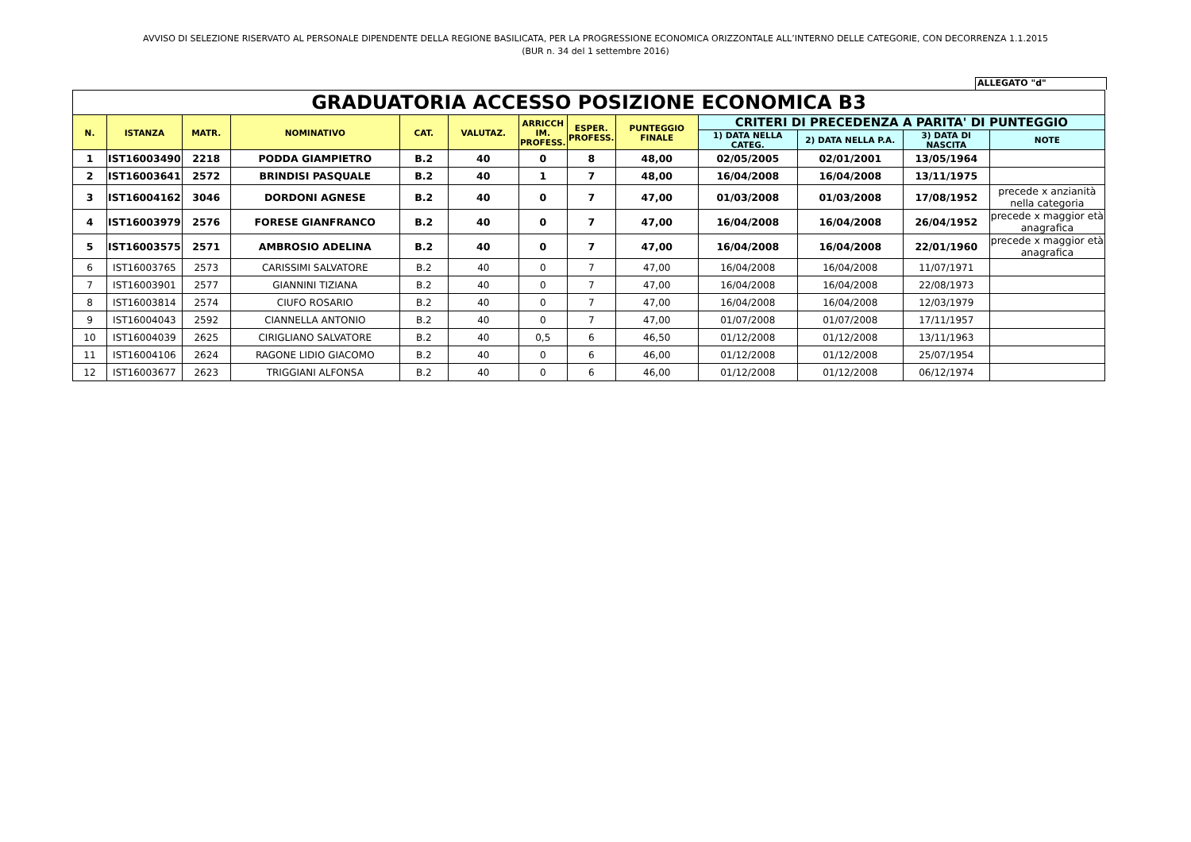AVVISO DI SELEZIONE RISERVATO AL PERSONALE DIPENDENTE DELLA REGIONE BASILICATA, PER LA PROGRESSIONE ECONOMICA ORIZZONTALE ALL’INTERNO DELLE CATEGORIE, CON DECORRENZA 1.1.2015
(BUR n. 34 del 1 settembre 2016)
ALLEGATO "d"
| GRADUATORIA ACCESSO POSIZIONE ECONOMICA B3 | | | | | | | | | | | | |
| N. | ISTANZA | MATR. | NOMINATIVO | CAT. | VALUTAZ. | ARRICCH IM. PROFESS. | ESPER. PROFESS. | PUNTEGGIO FINALE | CRITERI DI PRECEDENZA A PARITA' DI PUNTEGGIO | | | |
| | | | | | | | | | 1) DATA NELLA CATEG. | 2) DATA NELLA P.A. | 3) DATA DI NASCITA | NOTE |
| 1 | IST16003490 | 2218 | PODDA GIAMPIETRO | B.2 | 40 | 0 | 8 | 48,00 | 02/05/2005 | 02/01/2001 | 13/05/1964 | |
| 2 | IST16003641 | 2572 | BRINDISI PASQUALE | B.2 | 40 | 1 | 7 | 48,00 | 16/04/2008 | 16/04/2008 | 13/11/1975 | |
| 3 | IST16004162 | 3046 | DORDONI AGNESE | B.2 | 40 | 0 | 7 | 47,00 | 01/03/2008 | 01/03/2008 | 17/08/1952 | precede x anzianità nella categoria |
| 4 | IST16003979 | 2576 | FORESE GIANFRANCO | B.2 | 40 | 0 | 7 | 47,00 | 16/04/2008 | 16/04/2008 | 26/04/1952 | precede x maggior età anagrafica |
| 5 | IST16003575 | 2571 | AMBROSIO ADELINA | B.2 | 40 | 0 | 7 | 47,00 | 16/04/2008 | 16/04/2008 | 22/01/1960 | precede x maggior età anagrafica |
| 6 | IST16003765 | 2573 | CARISSIMI SALVATORE | B.2 | 40 | 0 | 7 | 47,00 | 16/04/2008 | 16/04/2008 | 11/07/1971 | |
| 7 | IST16003901 | 2577 | GIANNINI TIZIANA | B.2 | 40 | 0 | 7 | 47,00 | 16/04/2008 | 16/04/2008 | 22/08/1973 | |
| 8 | IST16003814 | 2574 | CIUFO ROSARIO | B.2 | 40 | 0 | 7 | 47,00 | 16/04/2008 | 16/04/2008 | 12/03/1979 | |
| 9 | IST16004043 | 2592 | CIANNELLA ANTONIO | B.2 | 40 | 0 | 7 | 47,00 | 01/07/2008 | 01/07/2008 | 17/11/1957 | |
| 10 | IST16004039 | 2625 | CIRIGLIANO SALVATORE | B.2 | 40 | 0,5 | 6 | 46,50 | 01/12/2008 | 01/12/2008 | 13/11/1963 | |
| 11 | IST16004106 | 2624 | RAGONE LIDIO GIACOMO | B.2 | 40 | 0 | 6 | 46,00 | 01/12/2008 | 01/12/2008 | 25/07/1954 | |
| 12 | IST16003677 | 2623 | TRIGGIANI ALFONSA | B.2 | 40 | 0 | 6 | 46,00 | 01/12/2008 | 01/12/2008 | 06/12/1974 | |